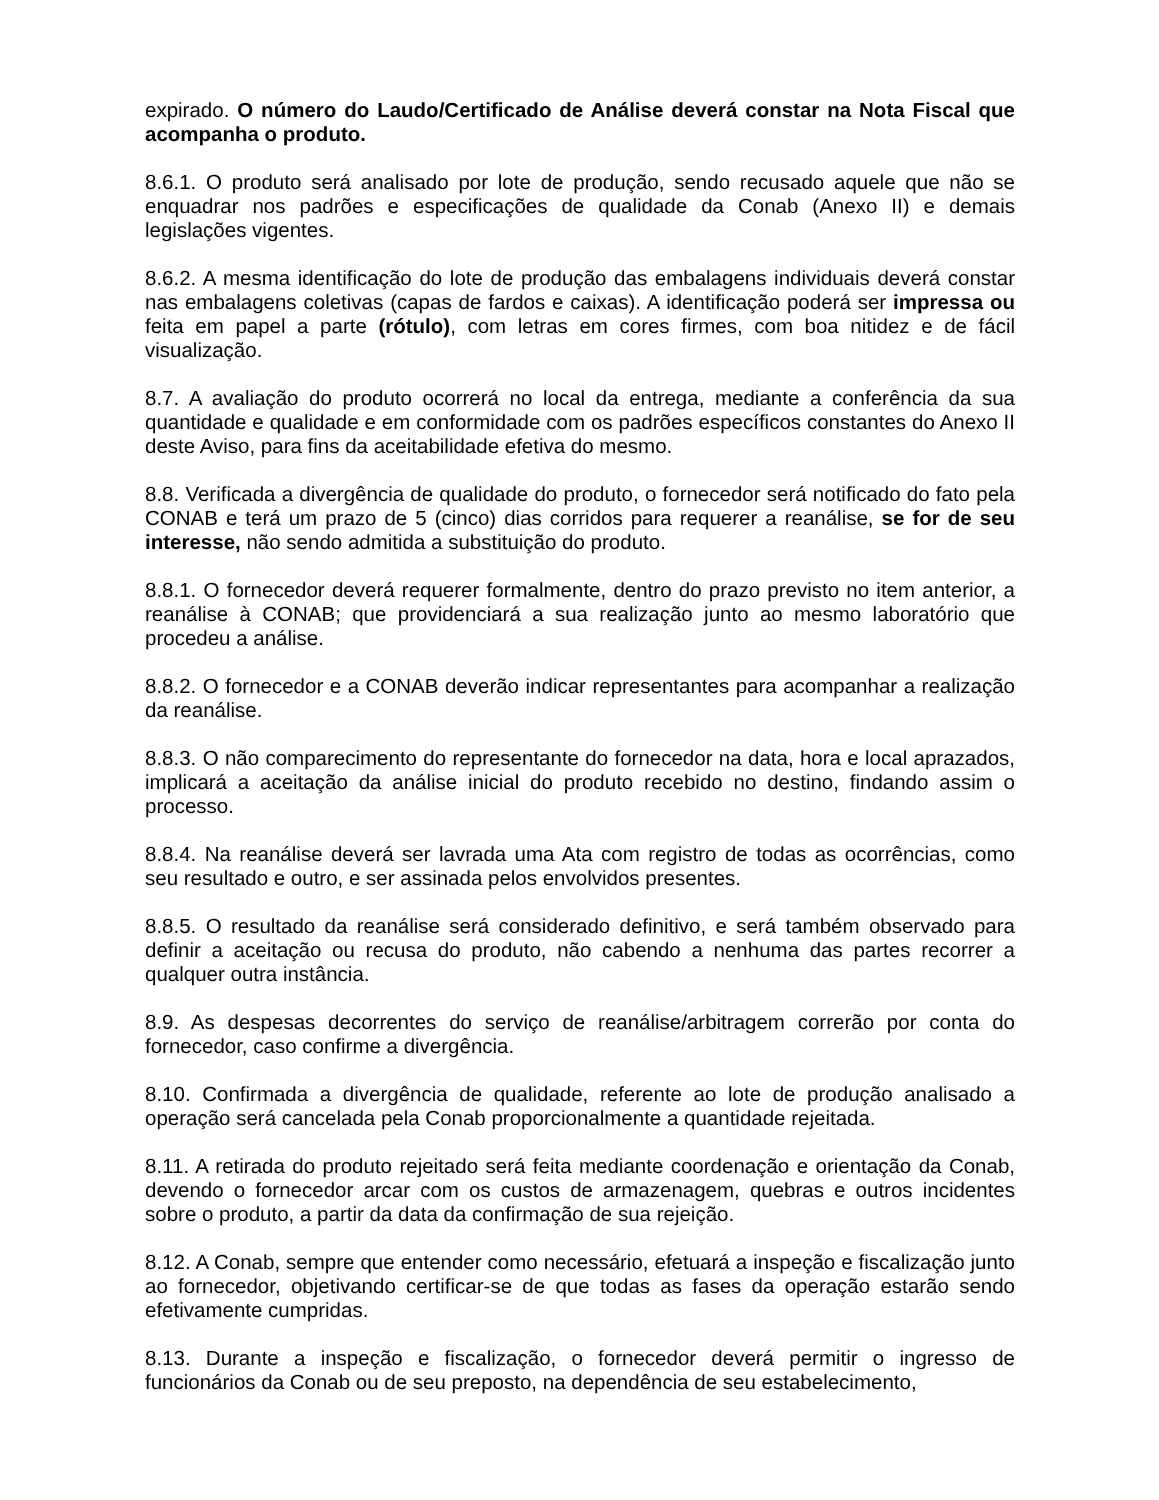expirado. O número do Laudo/Certificado de Análise deverá constar na Nota Fiscal que acompanha o produto.
8.6.1. O produto será analisado por lote de produção, sendo recusado aquele que não se enquadrar nos padrões e especificações de qualidade da Conab (Anexo II) e demais legislações vigentes.
8.6.2. A mesma identificação do lote de produção das embalagens individuais deverá constar nas embalagens coletivas (capas de fardos e caixas). A identificação poderá ser impressa ou feita em papel a parte (rótulo), com letras em cores firmes, com boa nitidez e de fácil visualização.
8.7. A avaliação do produto ocorrerá no local da entrega, mediante a conferência da sua quantidade e qualidade e em conformidade com os padrões específicos constantes do Anexo II deste Aviso, para fins da aceitabilidade efetiva do mesmo.
8.8. Verificada a divergência de qualidade do produto, o fornecedor será notificado do fato pela CONAB e terá um prazo de 5 (cinco) dias corridos para requerer a reanálise, se for de seu interesse, não sendo admitida a substituição do produto.
8.8.1. O fornecedor deverá requerer formalmente, dentro do prazo previsto no item anterior, a reanálise à CONAB; que providenciará a sua realização junto ao mesmo laboratório que procedeu a análise.
8.8.2. O fornecedor e a CONAB deverão indicar representantes para acompanhar a realização da reanálise.
8.8.3. O não comparecimento do representante do fornecedor na data, hora e local aprazados, implicará a aceitação da análise inicial do produto recebido no destino, findando assim o processo.
8.8.4. Na reanálise deverá ser lavrada uma Ata com registro de todas as ocorrências, como seu resultado e outro, e ser assinada pelos envolvidos presentes.
8.8.5. O resultado da reanálise será considerado definitivo, e será também observado para definir a aceitação ou recusa do produto, não cabendo a nenhuma das partes recorrer a qualquer outra instância.
8.9. As despesas decorrentes do serviço de reanálise/arbitragem correrão por conta do fornecedor, caso confirme a divergência.
8.10. Confirmada a divergência de qualidade, referente ao lote de produção analisado a operação será cancelada pela Conab proporcionalmente a quantidade rejeitada.
8.11. A retirada do produto rejeitado será feita mediante coordenação e orientação da Conab, devendo o fornecedor arcar com os custos de armazenagem, quebras e outros incidentes sobre o produto, a partir da data da confirmação de sua rejeição.
8.12. A Conab, sempre que entender como necessário, efetuará a inspeção e fiscalização junto ao fornecedor, objetivando certificar-se de que todas as fases da operação estarão sendo efetivamente cumpridas.
8.13. Durante a inspeção e fiscalização, o fornecedor deverá permitir o ingresso de funcionários da Conab ou de seu preposto, na dependência de seu estabelecimento,